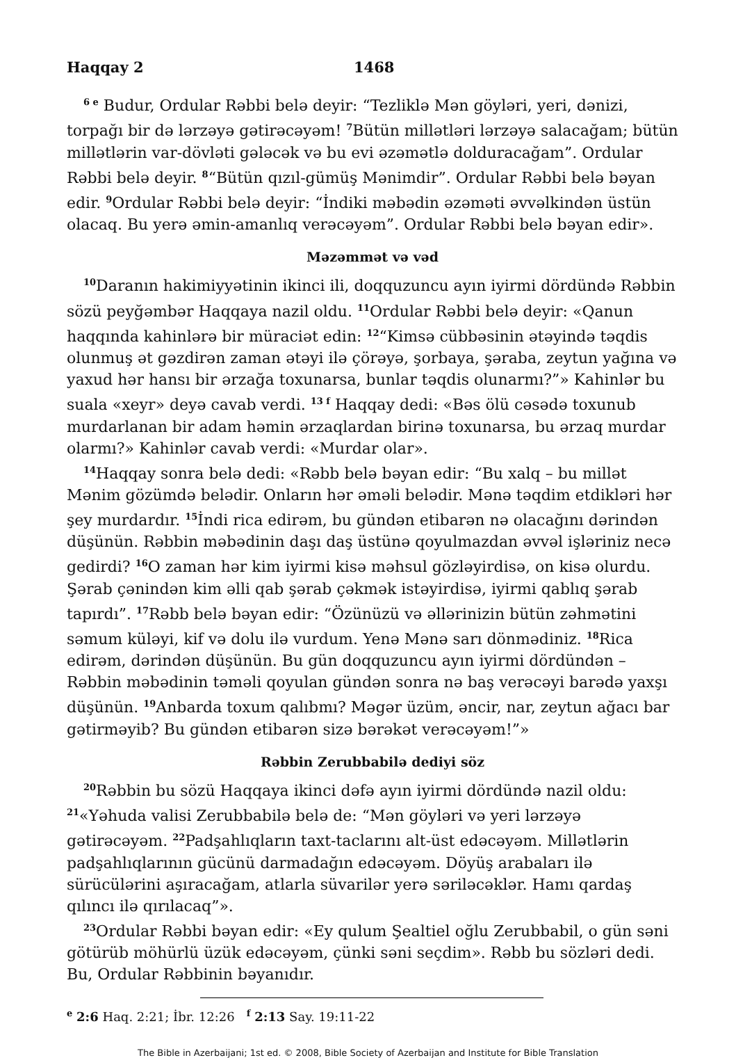Haqqay 2 1468
<sup>6 e</sup> Budur, Ordular Rəbbi belə deyir: “Tezliklə Mən göyləri, yeri, dənizi, torpağı bir də lərzəyə gətirəcəyəm! <sup>7</sup>Bütün millətləri lərzəyə salacağam; bütün millətlərin var-dövləti gələcək və bu evi əzəmətlə dolduracağam”. Ordular Rəbbi belə deyir. <sup>8</sup>“Bütün qızıl-gümüş Mənimdir”. Ordular Rəbbi belə bəyan edir. <sup>9</sup>Ordular Rəbbi belə deyir: “İndiki məbədin əzəməti əvvəlkindən üstün olacaq. Bu yerə əmin-amanlıq verəcəyəm”. Ordular Rəbbi belə bəyan edir».
Məzəmmət və vəd
<sup>10</sup> Daranın hakimiyyətinin ikinci ili, doqquzuncu ayın iyirmi dördündə Rəbbin sözü peyğəmbər Haqqaya nazil oldu. <sup>11</sup>Ordular Rəbbi belə deyir: «Qanun haqqında kahinlərə bir müraciət edin: <sup>12</sup>“Kimsə cübbəsinin ətəyində təqdis olunmuş ət gəzdirən zaman ətəyi ilə çörəyə, şorbaya, şəraba, zeytun yağına və yaxud hər hansı bir ərzağa toxunarsa, bunlar təqdis olunarmı?”» Kahinlər bu suala «xeyr» deyə cavab verdi. <sup>13 f</sup> Haqqay dedi: «Bəs ölü cəsədə toxunub murdarlanan bir adam həmin ərzaqlardan birinə toxunarsa, bu ərzaq murdar olarmı?» Kahinlər cavab verdi: «Murdar olar».
<sup>14</sup> Haqqay sonra belə dedi: «Rəbb belə bəyan edir: “Bu xalq – bu millət Mənim gözümdə belədir. Onların hər əməli belədir. Mənə təqdim etdikləri hər şey murdardır. <sup>15</sup>İndi rica edirəm, bu gündən etibarən nə olacağını dərindən düşünün. Rəbbin məbədinin daşı daş üstünə qoyulmazdan əvvəl işləriniz necə gedirdi? <sup>16</sup>O zaman hər kim iyirmi kisə məhsul gözləyirdisə, on kisə olurdu. Şərab çənindən kim əlli qab şərab çəkmək istəyirdisə, iyirmi qablıq şərab tapırdı”. <sup>17</sup>Rəbb belə bəyan edir: “Özünüzü və əllərinizin bütün zəhmətini səmum küləyi, kif və dolu ilə vurdum. Yenə Mənə sarı dönmədiniz. <sup>18</sup>Rica edirəm, dərindən düşünün. Bu gün doqquzuncu ayın iyirmi dördündən – Rəbbin məbədinin təməli qoyulan gündən sonra nə baş verəcəyi barədə yaxşı düşünün. <sup>19</sup>Anbarda toxum qalıbmı? Məgər üzüm, əncir, nar, zeytun ağacı bar gətirməyib? Bu gündən etibarən sizə bərəkət verəcəyəm!”»
Rəbbin Zerubbabilə dediyi söz
<sup>20</sup> Rəbbin bu sözü Haqqaya ikinci dəfə ayın iyirmi dördündə nazil oldu: <sup>21</sup>«Yəhuda valisi Zerubbabilə belə de: “Mən göyləri və yeri lərzəyə gətirəcəyəm. <sup>22</sup>Padşahlıqların taxt-taclarını alt-üst edəcəyəm. Millətlərin padşahlıqlarının gücünü darmadağın edəcəyəm. Döyüş arabaları ilə sürücülərini aşıracağam, atlarla süvarilər yerə səriləcəklər. Hamı qardaş qılıncı ilə qırılacaq”».
<sup>23</sup> Ordular Rəbbi bəyan edir: «Ey qulum Şealtiel oğlu Zerubbabil, o gün səni götürüb möhürlü üzük edəcəyəm, çünki səni seçdim». Rəbb bu sözləri dedi. Bu, Ordular Rəbbinin bəyanıdır.
<sup>e</sup> 2:6 Haq. 2:21; İbr. 12:26 <sup>f</sup> 2:13 Say. 19:11-22
The Bible in Azerbaijani; 1st ed. © 2008, Bible Society of Azerbaijan and Institute for Bible Translation